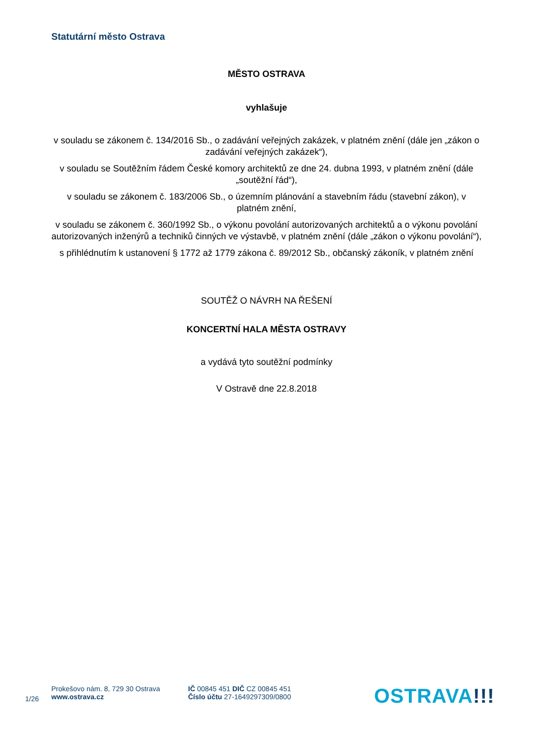Statutární město Ostrava
MĚSTO OSTRAVA
vyhlašuje
v souladu se zákonem č. 134/2016 Sb., o zadávání veřejných zakázek, v platném znění (dále jen „zákon o zadávání veřejných zakázek“),
v souladu se Soutěžním řádem České komory architektů ze dne 24. dubna 1993, v platném znění (dále „soutěžní řád“),
v souladu se zákonem č. 183/2006 Sb., o územním plánování a stavebním řádu (stavební zákon), v platném znění,
v souladu se zákonem č. 360/1992 Sb., o výkonu povolání autorizovaných architektů a o výkonu povolání autorizovaných inženýrů a techniků činných ve výstavbě, v platném znění (dále „zákon o výkonu povolání“),
s přihlédnutím k ustanovení § 1772 až 1779 zákona č. 89/2012 Sb., občanský zákoník, v platném znění
SOUTĚŽ O NÁVRH NA ŘEŠENÍ
KONCERTNÍ HALA MĚSTA OSTRAVY
a vydává tyto soutěžní podmínky
V Ostravě dne 22.8.2018
1/26
Prokešovo nám. 8, 729 30 Ostrava
www.ostrava.cz
IČ 00845 451 DIČ CZ 00845 451
Číslo účtu 27-1649297309/0800
OSTRAVA!!!